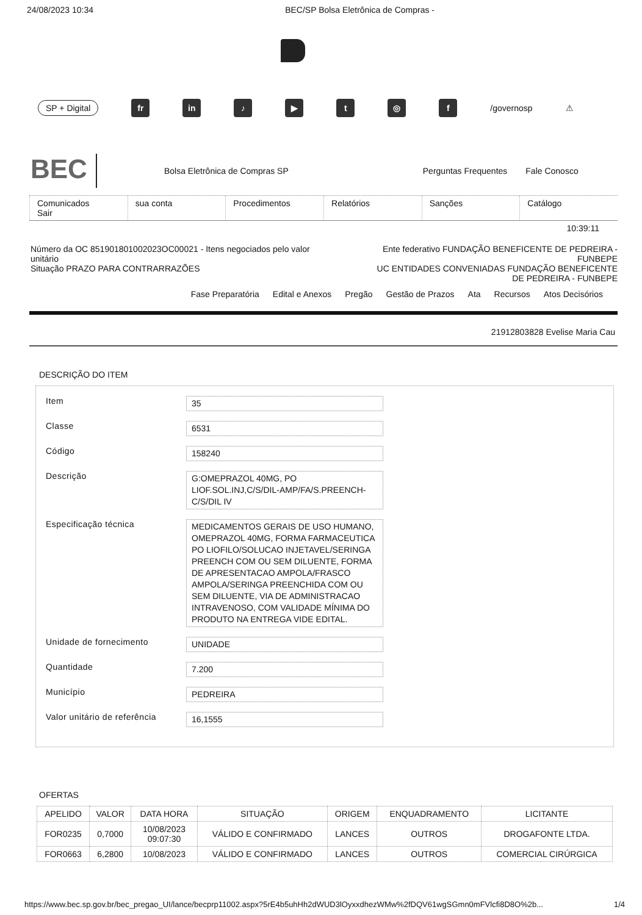24/08/2023 10:34 BEC/SP Bolsa Eletrônica de Compras -
SP + Digital fr in ♪ ▶ t ◎ f /governosp ⚠
BEC Bolsa Eletrônica de Compras SP Perguntas Frequentes Fale Conosco
Comunicados
Sair
sua conta Procedimentos Relatórios Sanções Catálogo
10:39:11
Número da OC 851901801002023OC00021 - Itens negociados pelo valor unitário
Situação PRAZO PARA CONTRARRAZÕES
Ente federativo FUNDAÇÃO BENEFICENTE DE PEDREIRA - FUNBEPE
UC ENTIDADES CONVENIADAS FUNDAÇÃO BENEFICENTE DE PEDREIRA - FUNBEPE
Fase Preparatória Edital e Anexos Pregão Gestão de Prazos Ata Recursos Atos Decisórios
21912803828 Evelise Maria Cau
DESCRIÇÃO DO ITEM
Item 35
Classe 6531
Código 158240
Descrição G:OMEPRAZOL 40MG, PO LIOF.SOL.INJ,C/S/DIL-AMP/FA/S.PREENCH-C/S/DIL IV
Especificação técnica MEDICAMENTOS GERAIS DE USO HUMANO, OMEPRAZOL 40MG, FORMA FARMACEUTICA PO LIOFILO/SOLUCAO INJETAVEL/SERINGA PREENCH COM OU SEM DILUENTE, FORMA DE APRESENTACAO AMPOLA/FRASCO AMPOLA/SERINGA PREENCHIDA COM OU SEM DILUENTE, VIA DE ADMINISTRACAO INTRAVENOSO, COM VALIDADE MÍNIMA DO PRODUTO NA ENTREGA VIDE EDITAL.
Unidade de fornecimento UNIDADE
Quantidade 7.200
Município PEDREIRA
Valor unitário de referência 16,1555
OFERTAS
| APELIDO | VALOR | DATA HORA | SITUAÇÃO | ORIGEM | ENQUADRAMENTO | LICITANTE |
| --- | --- | --- | --- | --- | --- | --- |
| FOR0235 | 0,7000 | 10/08/2023 09:07:30 | VÁLIDO E CONFIRMADO | LANCES | OUTROS | DROGAFONTE LTDA. |
| FOR0663 | 6,2800 | 10/08/2023 | VÁLIDO E CONFIRMADO | LANCES | OUTROS | COMERCIAL CIRÚRGICA |
https://www.bec.sp.gov.br/bec_pregao_UI/lance/becprp11002.aspx?5rE4b5uhHh2dWUD3lOyxxdhezWMw%2fDQV61wgSGmn0mFVlcfi8D8O%2b... 1/4